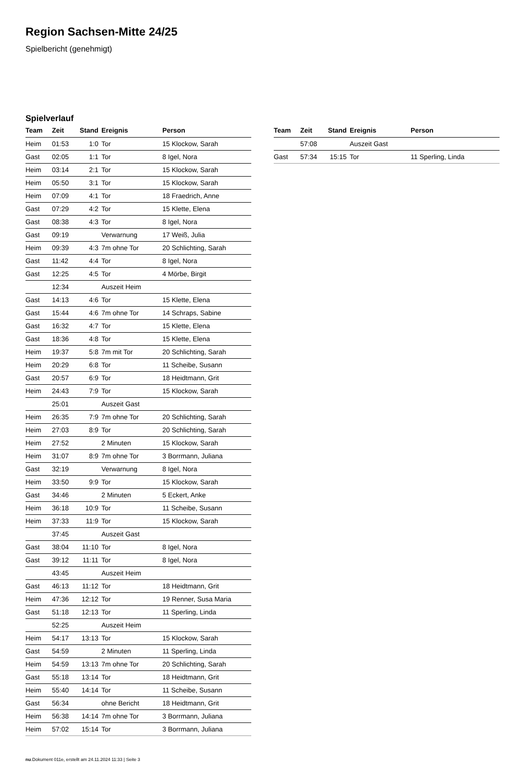Region Sachsen-Mitte 24/25
Spielbericht (genehmigt)
Spielverlauf
| Team | Zeit | Stand | Ereignis | Person |
| --- | --- | --- | --- | --- |
| Heim | 01:53 | 1:0 | Tor | 15 Klockow, Sarah |
| Gast | 02:05 | 1:1 | Tor | 8 Igel, Nora |
| Heim | 03:14 | 2:1 | Tor | 15 Klockow, Sarah |
| Heim | 05:50 | 3:1 | Tor | 15 Klockow, Sarah |
| Heim | 07:09 | 4:1 | Tor | 18 Fraedrich, Anne |
| Gast | 07:29 | 4:2 | Tor | 15 Klette, Elena |
| Gast | 08:38 | 4:3 | Tor | 8 Igel, Nora |
| Gast | 09:19 | | Verwarnung | 17 Weiß, Julia |
| Heim | 09:39 | 4:3 | 7m ohne Tor | 20 Schlichting, Sarah |
| Gast | 11:42 | 4:4 | Tor | 8 Igel, Nora |
| Gast | 12:25 | 4:5 | Tor | 4 Mörbe, Birgit |
| | 12:34 | | Auszeit Heim | |
| Gast | 14:13 | 4:6 | Tor | 15 Klette, Elena |
| Gast | 15:44 | 4:6 | 7m ohne Tor | 14 Schraps, Sabine |
| Gast | 16:32 | 4:7 | Tor | 15 Klette, Elena |
| Gast | 18:36 | 4:8 | Tor | 15 Klette, Elena |
| Heim | 19:37 | 5:8 | 7m mit Tor | 20 Schlichting, Sarah |
| Heim | 20:29 | 6:8 | Tor | 11 Scheibe, Susann |
| Gast | 20:57 | 6:9 | Tor | 18 Heidtmann, Grit |
| Heim | 24:43 | 7:9 | Tor | 15 Klockow, Sarah |
| | 25:01 | | Auszeit Gast | |
| Heim | 26:35 | 7:9 | 7m ohne Tor | 20 Schlichting, Sarah |
| Heim | 27:03 | 8:9 | Tor | 20 Schlichting, Sarah |
| Heim | 27:52 | | 2 Minuten | 15 Klockow, Sarah |
| Heim | 31:07 | 8:9 | 7m ohne Tor | 3 Borrmann, Juliana |
| Gast | 32:19 | | Verwarnung | 8 Igel, Nora |
| Heim | 33:50 | 9:9 | Tor | 15 Klockow, Sarah |
| Gast | 34:46 | | 2 Minuten | 5 Eckert, Anke |
| Heim | 36:18 | 10:9 | Tor | 11 Scheibe, Susann |
| Heim | 37:33 | 11:9 | Tor | 15 Klockow, Sarah |
| | 37:45 | | Auszeit Gast | |
| Gast | 38:04 | 11:10 | Tor | 8 Igel, Nora |
| Gast | 39:12 | 11:11 | Tor | 8 Igel, Nora |
| | 43:45 | | Auszeit Heim | |
| Gast | 46:13 | 11:12 | Tor | 18 Heidtmann, Grit |
| Heim | 47:36 | 12:12 | Tor | 19 Renner, Susa Maria |
| Gast | 51:18 | 12:13 | Tor | 11 Sperling, Linda |
| | 52:25 | | Auszeit Heim | |
| Heim | 54:17 | 13:13 | Tor | 15 Klockow, Sarah |
| Gast | 54:59 | | 2 Minuten | 11 Sperling, Linda |
| Heim | 54:59 | 13:13 | 7m ohne Tor | 20 Schlichting, Sarah |
| Gast | 55:18 | 13:14 | Tor | 18 Heidtmann, Grit |
| Heim | 55:40 | 14:14 | Tor | 11 Scheibe, Susann |
| Gast | 56:34 | | ohne Bericht | 18 Heidtmann, Grit |
| Heim | 56:38 | 14:14 | 7m ohne Tor | 3 Borrmann, Juliana |
| Heim | 57:02 | 15:14 | Tor | 3 Borrmann, Juliana |
| Team | Zeit | Stand | Ereignis | Person |
| --- | --- | --- | --- | --- |
| | 57:08 | | Auszeit Gast | |
| Gast | 57:34 | 15:15 | Tor | 11 Sperling, Linda |
nu.Dokument 011e, erstellt am 24.11.2024 11:33 | Seite 3